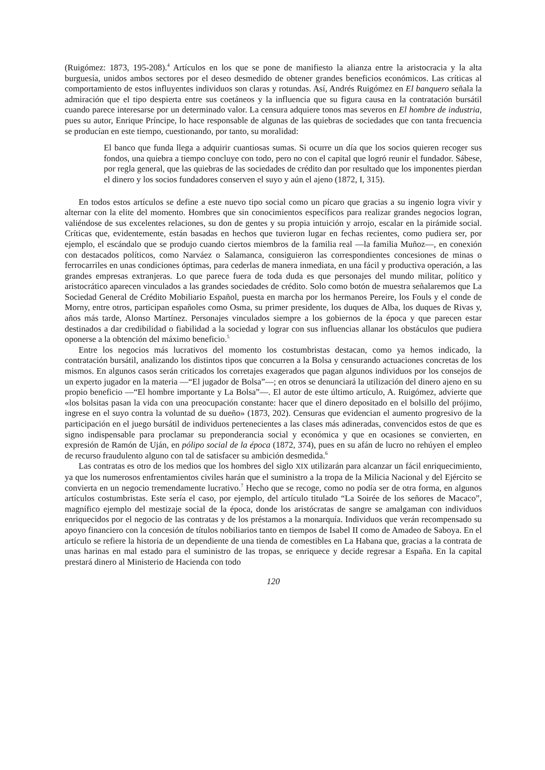(Ruigómez: 1873, 195-208).<sup>4</sup> Artículos en los que se pone de manifiesto la alianza entre la aristocracia y la alta burguesía, unidos ambos sectores por el deseo desmedido de obtener grandes beneficios económicos. Las críticas al comportamiento de estos influyentes individuos son claras y rotundas. Así, Andrés Ruigómez en El banquero señala la admiración que el tipo despierta entre sus coetáneos y la influencia que su figura causa en la contratación bursátil cuando parece interesarse por un determinado valor. La censura adquiere tonos mas severos en El hombre de industria, pues su autor, Enrique Príncipe, lo hace responsable de algunas de las quiebras de sociedades que con tanta frecuencia se producían en este tiempo, cuestionando, por tanto, su moralidad:
El banco que funda llega a adquirir cuantiosas sumas. Si ocurre un día que los socios quieren recoger sus fondos, una quiebra a tiempo concluye con todo, pero no con el capital que logró reunir el fundador. Sábese, por regla general, que las quiebras de las sociedades de crédito dan por resultado que los imponentes pierdan el dinero y los socios fundadores conserven el suyo y aún el ajeno (1872, I, 315).
En todos estos artículos se define a este nuevo tipo social como un pícaro que gracias a su ingenio logra vivir y alternar con la elite del momento. Hombres que sin conocimientos específicos para realizar grandes negocios logran, valiéndose de sus excelentes relaciones, su don de gentes y su propia intuición y arrojo, escalar en la pirámide social. Críticas que, evidentemente, están basadas en hechos que tuvieron lugar en fechas recientes, como pudiera ser, por ejemplo, el escándalo que se produjo cuando ciertos miembros de la familia real —la familia Muñoz—, en conexión con destacados políticos, como Narváez o Salamanca, consiguieron las correspondientes concesiones de minas o ferrocarriles en unas condiciones óptimas, para cederlas de manera inmediata, en una fácil y productiva operación, a las grandes empresas extranjeras. Lo que parece fuera de toda duda es que personajes del mundo militar, político y aristocrático aparecen vinculados a las grandes sociedades de crédito. Solo como botón de muestra señalaremos que La Sociedad General de Crédito Mobiliario Español, puesta en marcha por los hermanos Pereire, los Fouls y el conde de Morny, entre otros, participan españoles como Osma, su primer presidente, los duques de Alba, los duques de Rivas y, años más tarde, Alonso Martínez. Personajes vinculados siempre a los gobiernos de la época y que parecen estar destinados a dar credibilidad o fiabilidad a la sociedad y lograr con sus influencias allanar los obstáculos que pudiera oponerse a la obtención del máximo beneficio.<sup>5</sup>
Entre los negocios más lucrativos del momento los costumbristas destacan, como ya hemos indicado, la contratación bursátil, analizando los distintos tipos que concurren a la Bolsa y censurando actuaciones concretas de los mismos. En algunos casos serán criticados los corretajes exagerados que pagan algunos individuos por los consejos de un experto jugador en la materia —“El jugador de Bolsa”—; en otros se denunciará la utilización del dinero ajeno en su propio beneficio —“El hombre importante y La Bolsa”—. El autor de este último artículo, A. Ruigómez, advierte que «los bolsitas pasan la vida con una preocupación constante: hacer que el dinero depositado en el bolsillo del prójimo, ingrese en el suyo contra la voluntad de su dueño» (1873, 202). Censuras que evidencian el aumento progresivo de la participación en el juego bursátil de individuos pertenecientes a las clases más adineradas, convencidos estos de que es signo indispensable para proclamar su preponderancia social y económica y que en ocasiones se convierten, en expresión de Ramón de Uján, en pólipo social de la época (1872, 374), pues en su afán de lucro no rehúyen el empleo de recurso fraudulento alguno con tal de satisfacer su ambición desmedida.<sup>6</sup>
Las contratas es otro de los medios que los hombres del siglo XIX utilizarán para alcanzar un fácil enriquecimiento, ya que los numerosos enfrentamientos civiles harán que el suministro a la tropa de la Milicia Nacional y del Ejército se convierta en un negocio tremendamente lucrativo.<sup>7</sup> Hecho que se recoge, como no podía ser de otra forma, en algunos artículos costumbristas. Este sería el caso, por ejemplo, del artículo titulado “La Soirée de los señores de Macaco”, magnífico ejemplo del mestizaje social de la época, donde los aristócratas de sangre se amalgaman con individuos enriquecidos por el negocio de las contratas y de los préstamos a la monarquía. Individuos que verán recompensado su apoyo financiero con la concesión de títulos nobiliarios tanto en tiempos de Isabel II como de Amadeo de Saboya. En el artículo se refiere la historia de un dependiente de una tienda de comestibles en La Habana que, gracias a la contrata de unas harinas en mal estado para el suministro de las tropas, se enriquece y decide regresar a España. En la capital prestará dinero al Ministerio de Hacienda con todo
120